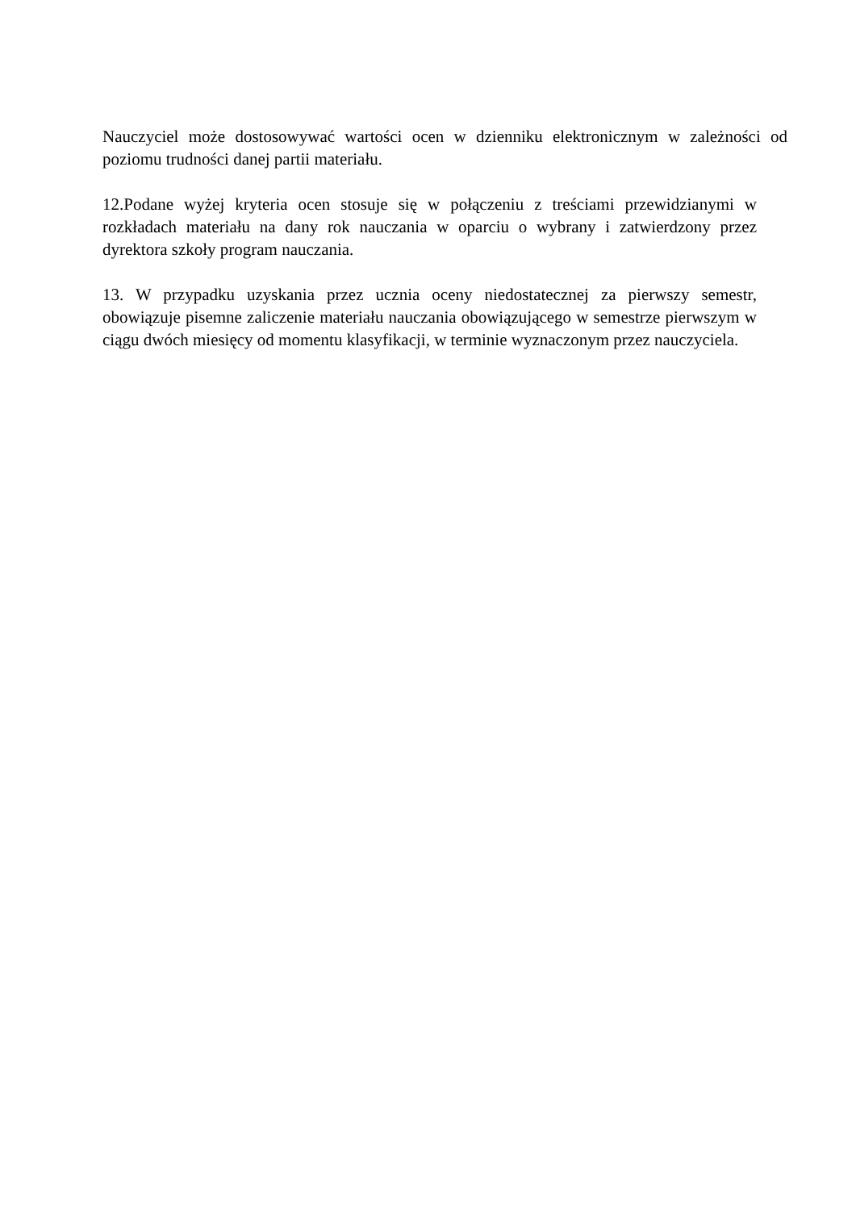Nauczyciel może dostosowywać wartości ocen w dzienniku elektronicznym w zależności od poziomu trudności danej partii materiału.
12.Podane wyżej kryteria ocen stosuje się w połączeniu z treściami przewidzianymi w rozkładach materiału na dany rok nauczania w oparciu o wybrany i zatwierdzony przez dyrektora szkoły program nauczania.
13. W przypadku uzyskania przez ucznia oceny niedostatecznej za pierwszy semestr, obowiązuje pisemne zaliczenie materiału nauczania obowiązującego w semestrze pierwszym w ciągu dwóch miesięcy od momentu klasyfikacji, w terminie wyznaczonym przez nauczyciela.